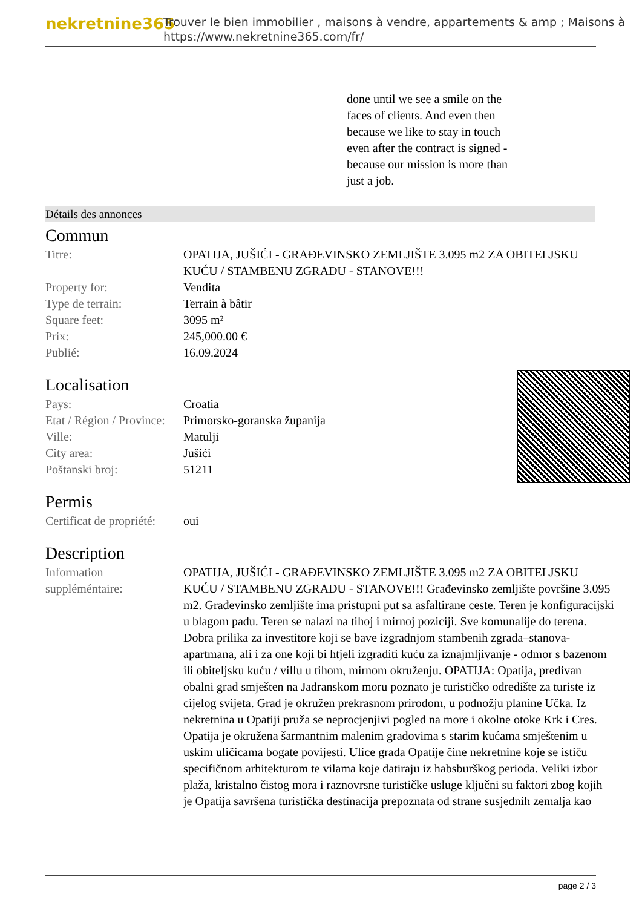nekretnine365
Trouver le bien immobilier , maisons à vendre, appartements & amp ; Maisons à
https://www.nekretnine365.com/fr/
done until we see a smile on the faces of clients. And even then because we like to stay in touch even after the contract is signed - because our mission is more than just a job.
Détails des annonces
Commun
| Titre: | OPATIJA, JUŠIĆI - GRAĐEVINSKO ZEMLJIŠTE 3.095 m2 ZA OBITELJSKU KUĆU / STAMBENU ZGRADU - STANOVE!!! |
| Property for: | Vendita |
| Type de terrain: | Terrain à bâtir |
| Square feet: | 3095 m² |
| Prix: | 245,000.00 € |
| Publié: | 16.09.2024 |
Localisation
| Pays: | Croatia |
| Etat / Région / Province: | Primorsko-goranska županija |
| Ville: | Matulji |
| City area: | Jušići |
| Poštanski broj: | 51211 |
Permis
| Certificat de propriété: | oui |
Description
| Information suppléméntaire: | OPATIJA, JUŠIĆI - GRAĐEVINSKO ZEMLJIŠTE 3.095 m2 ZA OBITELJSKU KUĆU / STAMBENU ZGRADU - STANOVE!!! Građevinsko zemljište površine 3.095 m2. Građevinsko zemljište ima pristupni put sa asfaltirane ceste. Teren je konfiguracijski u blagom padu. Teren se nalazi na tihoj i mirnoj poziciji. Sve komunalije do terena. Dobra prilika za investitore koji se bave izgradnjom stambenih zgrada–stanova-apartmana, ali i za one koji bi htjeli izgraditi kuću za iznajmljivanje - odmor s bazenom ili obiteljsku kuću / villu u tihom, mirnom okruženju. OPATIJA: Opatija, predivan obalni grad smješten na Jadranskom moru poznato je turističko odredište za turiste iz cijelog svijeta. Grad je okružen prekrasnom prirodom, u podnožju planine Učka. Iz nekretnina u Opatiji pruža se neprocjenjivi pogled na more i okolne otoke Krk i Cres. Opatija je okružena šarmantnim malenim gradovima s starim kućama smještenim u uskim uličicama bogate povijesti. Ulice grada Opatije čine nekretnine koje se ističu specifičnom arhitekturom te vilama koje datiraju iz habsburškog perioda. Veliki izbor plaža, kristalno čistog mora i raznovrsne turističke usluge ključni su faktori zbog kojih je Opatija savršena turistička destinacija prepoznata od strane susjednih zemalja kao |
page 2 / 3